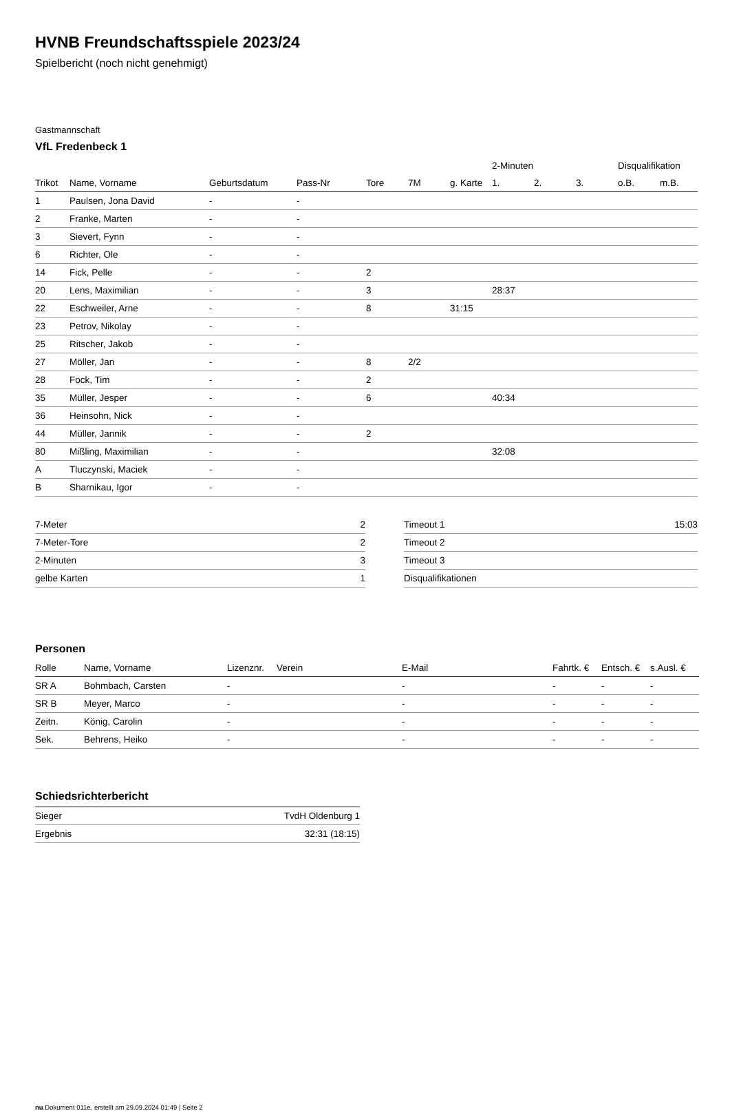HVNB Freundschaftsspiele 2023/24
Spielbericht (noch nicht genehmigt)
Gastmannschaft
VfL Fredenbeck 1
| | | | | | | | 2-Minuten | | | Disqualifikation | |
| --- | --- | --- | --- | --- | --- | --- | --- | --- | --- | --- | --- |
| Trikot | Name, Vorname | Geburtsdatum | Pass-Nr | Tore | 7M | g. Karte | 1. | 2. | 3. | o.B. | m.B. |
| 1 | Paulsen, Jona David | - | - | | | | | | | | |
| 2 | Franke, Marten | - | - | | | | | | | | |
| 3 | Sievert, Fynn | - | - | | | | | | | | |
| 6 | Richter, Ole | - | - | | | | | | | | |
| 14 | Fick, Pelle | - | - | 2 | | | | | | | |
| 20 | Lens, Maximilian | - | - | 3 | | | 28:37 | | | | |
| 22 | Eschweiler, Arne | - | - | 8 | | 31:15 | | | | | |
| 23 | Petrov, Nikolay | - | - | | | | | | | | |
| 25 | Ritscher, Jakob | - | - | | | | | | | | |
| 27 | Möller, Jan | - | - | 8 | 2/2 | | | | | | |
| 28 | Fock, Tim | - | - | 2 | | | | | | | |
| 35 | Müller, Jesper | - | - | 6 | | | 40:34 | | | | |
| 36 | Heinsohn, Nick | - | - | | | | | | | | |
| 44 | Müller, Jannik | - | - | 2 | | | | | | | |
| 80 | Mißling, Maximilian | - | - | | | | 32:08 | | | | |
| A | Tluczynski, Maciek | - | - | | | | | | | | |
| B | Sharnikau, Igor | - | - | | | | | | | | |
| 7-Meter | 2 |
| 7-Meter-Tore | 2 |
| 2-Minuten | 3 |
| gelbe Karten | 1 |
| Timeout 1 | 15:03 |
| Timeout 2 | |
| Timeout 3 | |
| Disqualifikationen | |
Personen
| Rolle | Name, Vorname | Lizenznr. | Verein | E-Mail | Fahrtk. € | Entsch. € | s.Ausl. € |
| --- | --- | --- | --- | --- | --- | --- | --- |
| SR A | Bohmbach, Carsten | - | | - | - | - | - |
| SR B | Meyer, Marco | - | | - | - | - | - |
| Zeitn. | König, Carolin | - | | - | - | - | - |
| Sek. | Behrens, Heiko | - | | - | - | - | - |
Schiedsrichterbericht
| Sieger | TvdH Oldenburg 1 |
| Ergebnis | 32:31 (18:15) |
nu.Dokument 011e, erstellt am 29.09.2024 01:49 | Seite 2